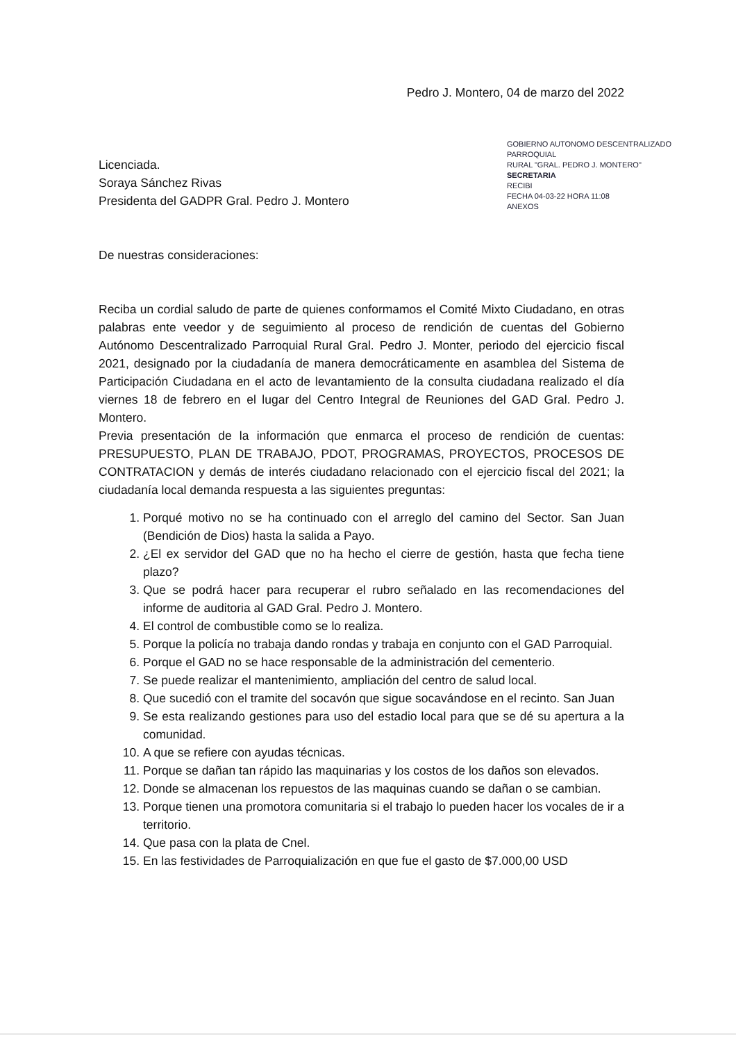GOBIERNO AUTONOMO DESCENTRALIZADO PARROQUIAL
RURAL "GRAL. PEDRO J. MONTERO"
SECRETARIA
RECIBI
FECHA 04-03-22 HORA 11:08
ANEXOS
Pedro J. Montero, 04 de marzo del 2022
Licenciada.
Soraya Sánchez Rivas
Presidenta del GADPR Gral. Pedro J. Montero
De nuestras consideraciones:
Reciba un cordial saludo de parte de quienes conformamos el Comité Mixto Ciudadano, en otras palabras ente veedor y de seguimiento al proceso de rendición de cuentas del Gobierno Autónomo Descentralizado Parroquial Rural Gral. Pedro J. Monter, periodo del ejercicio fiscal 2021, designado por la ciudadanía de manera democráticamente en asamblea del Sistema de Participación Ciudadana en el acto de levantamiento de la consulta ciudadana realizado el día viernes 18 de febrero en el lugar del Centro Integral de Reuniones del GAD Gral. Pedro J. Montero.
Previa presentación de la información que enmarca el proceso de rendición de cuentas: PRESUPUESTO, PLAN DE TRABAJO, PDOT, PROGRAMAS, PROYECTOS, PROCESOS DE CONTRATACION y demás de interés ciudadano relacionado con el ejercicio fiscal del 2021; la ciudadanía local demanda respuesta a las siguientes preguntas:
1. Porqué motivo no se ha continuado con el arreglo del camino del Sector. San Juan (Bendición de Dios) hasta la salida a Payo.
2. ¿El ex servidor del GAD que no ha hecho el cierre de gestión, hasta que fecha tiene plazo?
3. Que se podrá hacer para recuperar el rubro señalado en las recomendaciones del informe de auditoria al GAD Gral. Pedro J. Montero.
4. El control de combustible como se lo realiza.
5. Porque la policía no trabaja dando rondas y trabaja en conjunto con el GAD Parroquial.
6. Porque el GAD no se hace responsable de la administración del cementerio.
7. Se puede realizar el mantenimiento, ampliación del centro de salud local.
8. Que sucedió con el tramite del socavón que sigue socavándose en el recinto. San Juan
9. Se esta realizando gestiones para uso del estadio local para que se dé su apertura a la comunidad.
10. A que se refiere con ayudas técnicas.
11. Porque se dañan tan rápido las maquinarias y los costos de los daños son elevados.
12. Donde se almacenan los repuestos de las maquinas cuando se dañan o se cambian.
13. Porque tienen una promotora comunitaria si el trabajo lo pueden hacer los vocales de ir a territorio.
14. Que pasa con la plata de Cnel.
15. En las festividades de Parroquialización en que fue el gasto de $7.000,00 USD